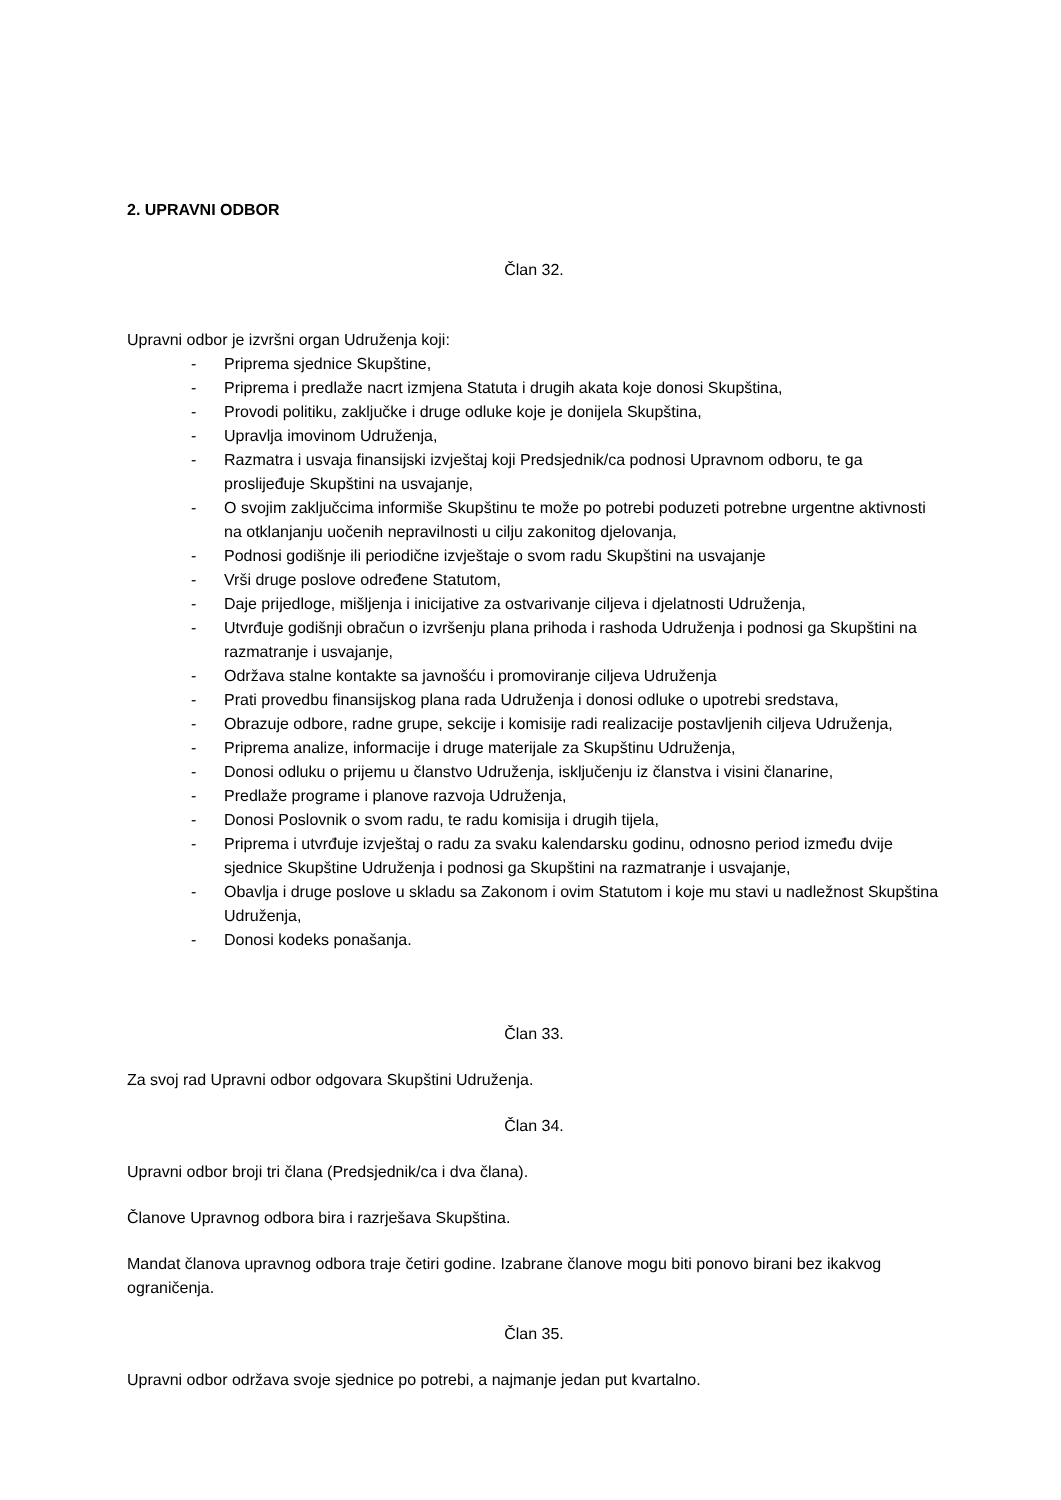2. UPRAVNI ODBOR
Član 32.
Upravni odbor je izvršni organ Udruženja koji:
- Priprema sjednice Skupštine,
- Priprema i predlaže nacrt izmjena Statuta i drugih akata koje donosi Skupština,
- Provodi politiku, zaključke i druge odluke koje je donijela Skupština,
- Upravlja imovinom Udruženja,
- Razmatra i usvaja finansijski izvještaj koji Predsjednik/ca podnosi Upravnom odboru, te ga proslijeđuje Skupštini na usvajanje,
- O svojim zaključcima informiše Skupštinu te može po potrebi poduzeti potrebne urgentne aktivnosti na otklanjanju uočenih nepravilnosti u cilju zakonitog djelovanja,
- Podnosi godišnje ili periodične izvještaje o svom radu Skupštini na usvajanje
- Vrši druge poslove određene Statutom,
- Daje prijedloge, mišljenja i inicijative za ostvarivanje ciljeva i djelatnosti Udruženja,
- Utvrđuje godišnji obračun o izvršenju plana prihoda i rashoda Udruženja i podnosi ga Skupštini na razmatranje i usvajanje,
- Održava stalne kontakte sa javnošću i promoviranje ciljeva Udruženja
- Prati provedbu finansijskog plana rada Udruženja i donosi odluke o upotrebi sredstava,
- Obrazuje odbore, radne grupe, sekcije i komisije radi realizacije postavljenih ciljeva Udruženja,
- Priprema analize, informacije i druge materijale za Skupštinu Udruženja,
- Donosi odluku o prijemu u članstvo Udruženja, isključenju iz članstva i visini članarine,
- Predlaže programe i planove razvoja Udruženja,
- Donosi Poslovnik o svom radu, te radu komisija i drugih tijela,
- Priprema i utvrđuje izvještaj o radu za svaku kalendarsku godinu, odnosno period između dvije sjednice Skupštine Udruženja i podnosi ga Skupštini na razmatranje i usvajanje,
- Obavlja i druge poslove u skladu sa Zakonom i ovim Statutom i koje mu stavi u nadležnost Skupština Udruženja,
- Donosi kodeks ponašanja.
Član 33.
Za svoj rad Upravni odbor odgovara Skupštini Udruženja.
Član 34.
Upravni odbor broji tri člana (Predsjednik/ca i dva člana).
Članove Upravnog odbora bira i razrješava Skupština.
Mandat članova upravnog odbora traje četiri godine. Izabrane članove mogu biti ponovo birani bez ikakvog ograničenja.
Član 35.
Upravni odbor održava svoje sjednice po potrebi, a najmanje jedan put kvartalno.